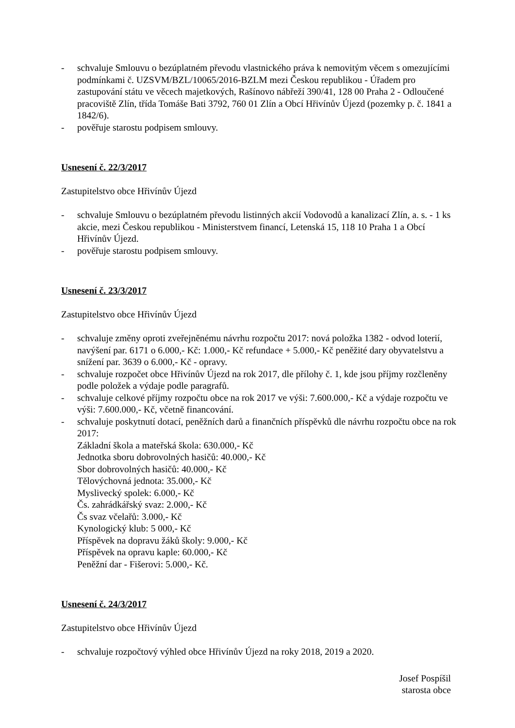- schvaluje Smlouvu o bezúplatném převodu vlastnického práva k nemovitým věcem s omezujícími podmínkami č. UZSVM/BZL/10065/2016-BZLM mezi Českou republikou - Úřadem pro zastupování státu ve věcech majetkových, Rašínovo nábřeží 390/41, 128 00 Praha 2 - Odloučené pracoviště Zlín, třída Tomáše Bati 3792, 760 01 Zlín a Obcí Hřivínův Újezd (pozemky p. č. 1841 a 1842/6).
- pověřuje starostu podpisem smlouvy.
Usnesení č. 22/3/2017
Zastupitelstvo obce Hřivínův Újezd
- schvaluje Smlouvu o bezúplatném převodu listinných akcií Vodovodů a kanalizací Zlín, a. s. - 1 ks akcie, mezi Českou republikou - Ministerstvem financí, Letenská 15, 118 10 Praha 1 a Obcí Hřivínův Újezd.
- pověřuje starostu podpisem smlouvy.
Usnesení č. 23/3/2017
Zastupitelstvo obce Hřivínův Újezd
- schvaluje změny oproti zveřejněnému návrhu rozpočtu 2017: nová položka 1382 - odvod loterií, navýšení par. 6171 o 6.000,- Kč: 1.000,- Kč refundace + 5.000,- Kč peněžité dary obyvatelstvu a snížení par. 3639 o 6.000,- Kč - opravy.
- schvaluje rozpočet obce Hřivínův Újezd na rok 2017, dle přílohy č. 1, kde jsou příjmy rozčleněny podle položek a výdaje podle paragrafů.
- schvaluje celkové příjmy rozpočtu obce na rok 2017 ve výši: 7.600.000,- Kč a výdaje rozpočtu ve výši: 7.600.000,- Kč, včetně financování.
- schvaluje poskytnutí dotací, peněžních darů a finančních příspěvků dle návrhu rozpočtu obce na rok 2017:
Základní škola a mateřská škola: 630.000,- Kč
Jednotka sboru dobrovolných hasičů: 40.000,- Kč
Sbor dobrovolných hasičů: 40.000,- Kč
Tělovýchovná jednota: 35.000,- Kč
Myslivecký spolek: 6.000,- Kč
Čs. zahrádkářský svaz: 2.000,- Kč
Čs svaz včelařů: 3.000,- Kč
Kynologický klub: 5 000,- Kč
Příspěvek na dopravu žáků školy: 9.000,- Kč
Příspěvek na opravu kaple: 60.000,- Kč
Peněžní dar - Fišerovi: 5.000,- Kč.
Usnesení č. 24/3/2017
Zastupitelstvo obce Hřivínův Újezd
- schvaluje rozpočtový výhled obce Hřivínův Újezd na roky 2018, 2019 a 2020.
Josef Pospíšil
starosta obce